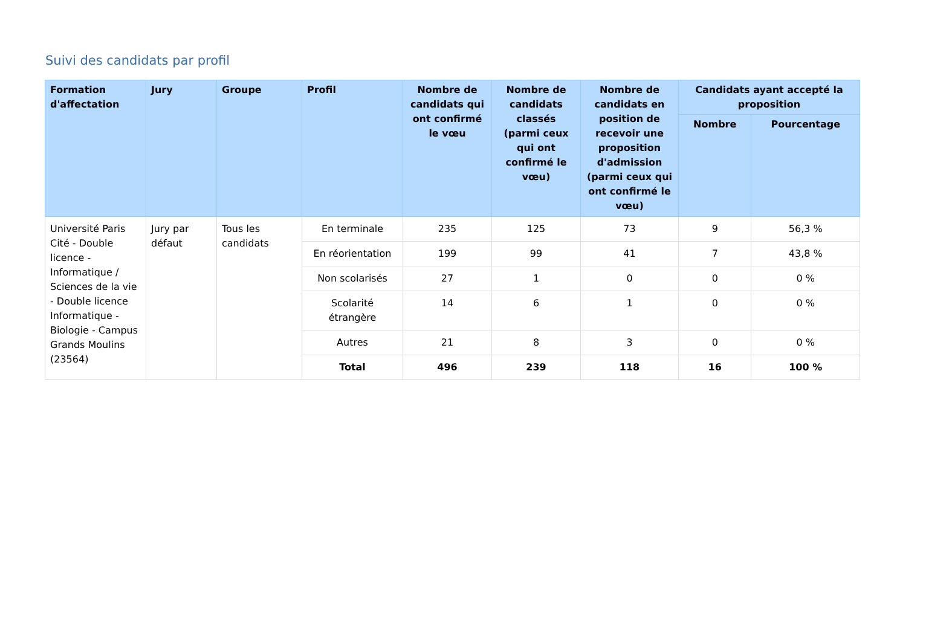Suivi des candidats par profil
| Formation d'affectation | Jury | Groupe | Profil | Nombre de candidats qui ont confirmé le vœu | Nombre de candidats classés (parmi ceux qui ont confirmé le vœu) | Nombre de candidats en position de recevoir une proposition d'admission (parmi ceux qui ont confirmé le vœu) | Candidats ayant accepté la proposition | |
| --- | --- | --- | --- | --- | --- | --- | --- | --- |
| | | | | | | | Nombre | Pourcentage |
| Université Paris Cité - Double licence - Informatique / Sciences de la vie - Double licence Informatique - Biologie - Campus Grands Moulins (23564) | Jury par défaut | Tous les candidats | En terminale | 235 | 125 | 73 | 9 | 56,3 % |
| | | | En réorientation | 199 | 99 | 41 | 7 | 43,8 % |
| | | | Non scolarisés | 27 | 1 | 0 | 0 | 0 % |
| | | | Scolarité étrangère | 14 | 6 | 1 | 0 | 0 % |
| | | | Autres | 21 | 8 | 3 | 0 | 0 % |
| | | | Total | 496 | 239 | 118 | 16 | 100 % |